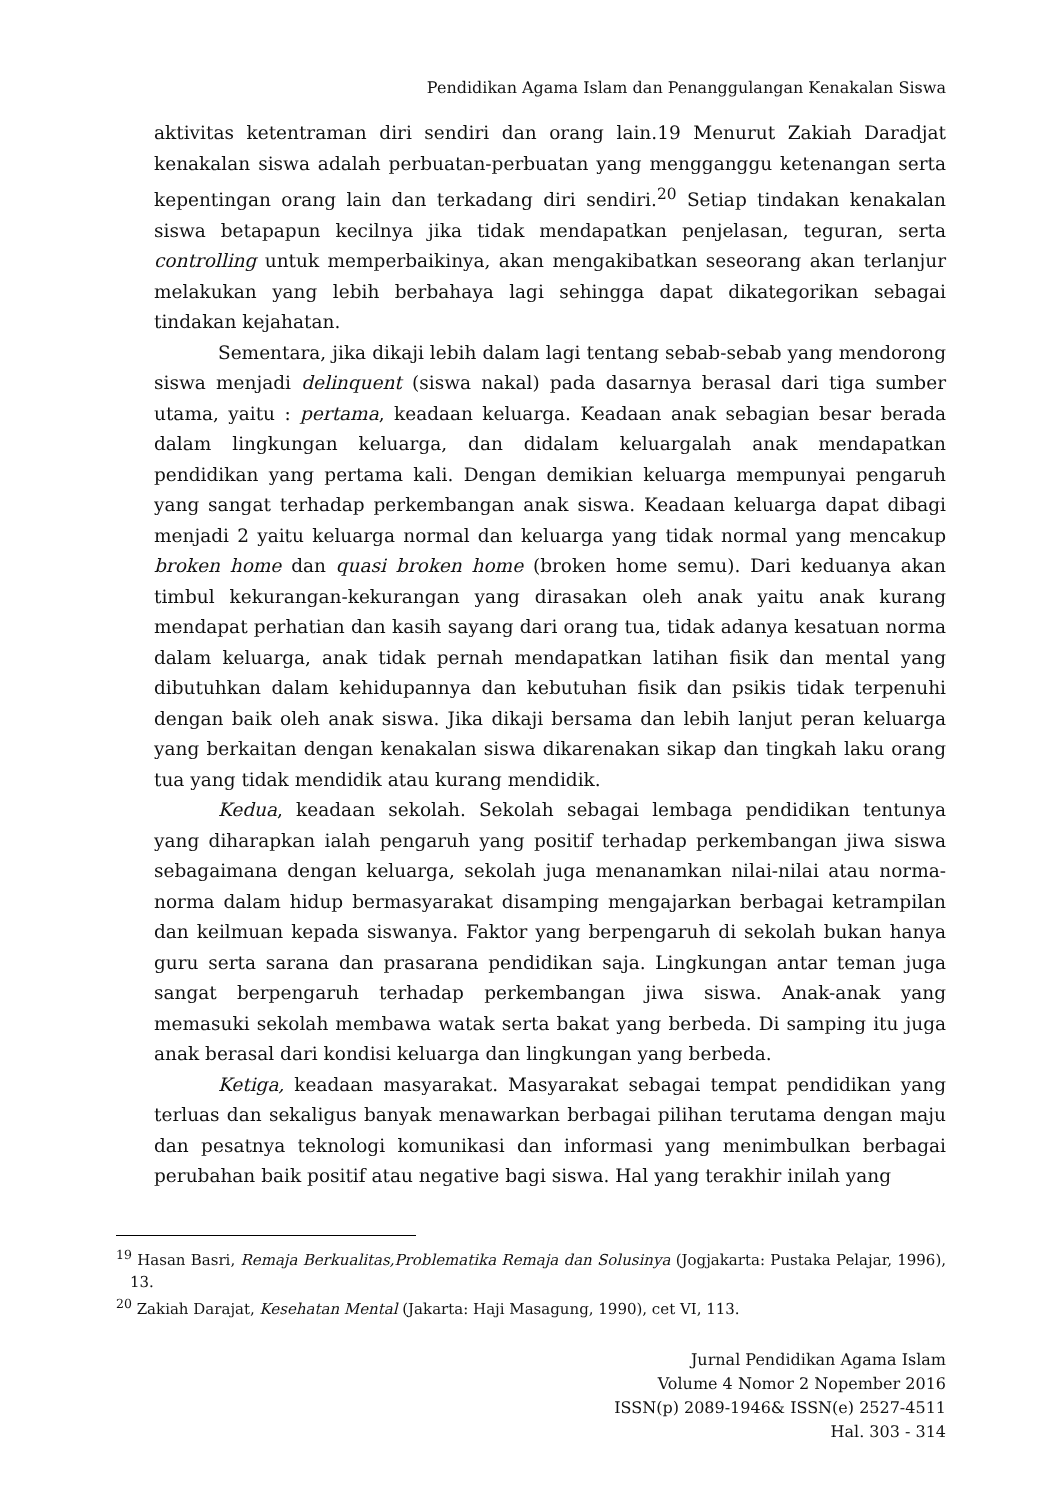Pendidikan Agama Islam dan Penanggulangan Kenakalan Siswa
aktivitas ketentraman diri sendiri dan orang lain.19 Menurut Zakiah Daradjat kenakalan siswa adalah perbuatan-perbuatan yang mengganggu ketenangan serta kepentingan orang lain dan terkadang diri sendiri.<sup>20</sup> Setiap tindakan kenakalan siswa betapapun kecilnya jika tidak mendapatkan penjelasan, teguran, serta controlling untuk memperbaikinya, akan mengakibatkan seseorang akan terlanjur melakukan yang lebih berbahaya lagi sehingga dapat dikategorikan sebagai tindakan kejahatan.
Sementara, jika dikaji lebih dalam lagi tentang sebab-sebab yang mendorong siswa menjadi delinquent (siswa nakal) pada dasarnya berasal dari tiga sumber utama, yaitu : pertama, keadaan keluarga. Keadaan anak sebagian besar berada dalam lingkungan keluarga, dan didalam keluargalah anak mendapatkan pendidikan yang pertama kali. Dengan demikian keluarga mempunyai pengaruh yang sangat terhadap perkembangan anak siswa. Keadaan keluarga dapat dibagi menjadi 2 yaitu keluarga normal dan keluarga yang tidak normal yang mencakup broken home dan quasi broken home (broken home semu). Dari keduanya akan timbul kekurangan-kekurangan yang dirasakan oleh anak yaitu anak kurang mendapat perhatian dan kasih sayang dari orang tua, tidak adanya kesatuan norma dalam keluarga, anak tidak pernah mendapatkan latihan fisik dan mental yang dibutuhkan dalam kehidupannya dan kebutuhan fisik dan psikis tidak terpenuhi dengan baik oleh anak siswa. Jika dikaji bersama dan lebih lanjut peran keluarga yang berkaitan dengan kenakalan siswa dikarenakan sikap dan tingkah laku orang tua yang tidak mendidik atau kurang mendidik.
Kedua, keadaan sekolah. Sekolah sebagai lembaga pendidikan tentunya yang diharapkan ialah pengaruh yang positif terhadap perkembangan jiwa siswa sebagaimana dengan keluarga, sekolah juga menanamkan nilai-nilai atau norma-norma dalam hidup bermasyarakat disamping mengajarkan berbagai ketrampilan dan keilmuan kepada siswanya. Faktor yang berpengaruh di sekolah bukan hanya guru serta sarana dan prasarana pendidikan saja. Lingkungan antar teman juga sangat berpengaruh terhadap perkembangan jiwa siswa. Anak-anak yang memasuki sekolah membawa watak serta bakat yang berbeda. Di samping itu juga anak berasal dari kondisi keluarga dan lingkungan yang berbeda.
Ketiga, keadaan masyarakat. Masyarakat sebagai tempat pendidikan yang terluas dan sekaligus banyak menawarkan berbagai pilihan terutama dengan maju dan pesatnya teknologi komunikasi dan informasi yang menimbulkan berbagai perubahan baik positif atau negative bagi siswa. Hal yang terakhir inilah yang
<sup>19</sup> Hasan Basri, Remaja Berkualitas,Problematika Remaja dan Solusinya (Jogjakarta: Pustaka Pelajar, 1996), 13.
<sup>20</sup> Zakiah Darajat, Kesehatan Mental (Jakarta: Haji Masagung, 1990), cet VI, 113.
Jurnal Pendidikan Agama Islam
Volume 4 Nomor 2 Nopember 2016
ISSN(p) 2089-1946& ISSN(e) 2527-4511
Hal. 303 - 314